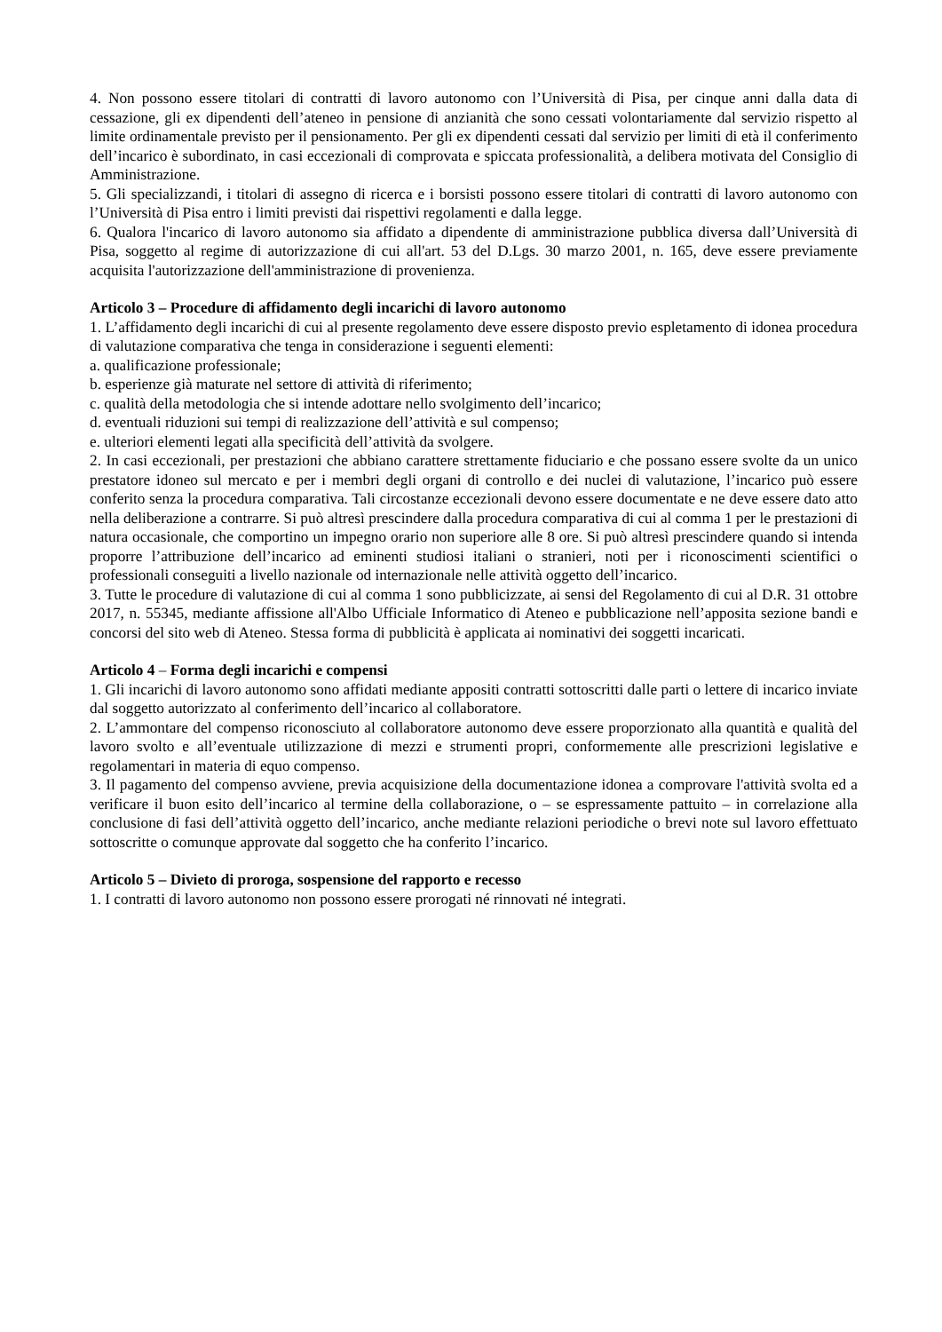4. Non possono essere titolari di contratti di lavoro autonomo con l’Università di Pisa, per cinque anni dalla data di cessazione, gli ex dipendenti dell’ateneo in pensione di anzianità che sono cessati volontariamente dal servizio rispetto al limite ordinamentale previsto per il pensionamento. Per gli ex dipendenti cessati dal servizio per limiti di età il conferimento dell’incarico è subordinato, in casi eccezionali di comprovata e spiccata professionalità, a delibera motivata del Consiglio di Amministrazione.
5. Gli specializzandi, i titolari di assegno di ricerca e i borsisti possono essere titolari di contratti di lavoro autonomo con l’Università di Pisa entro i limiti previsti dai rispettivi regolamenti e dalla legge.
6. Qualora l'incarico di lavoro autonomo sia affidato a dipendente di amministrazione pubblica diversa dall’Università di Pisa, soggetto al regime di autorizzazione di cui all'art. 53 del D.Lgs. 30 marzo 2001, n. 165, deve essere previamente acquisita l'autorizzazione dell'amministrazione di provenienza.
Articolo 3 – Procedure di affidamento degli incarichi di lavoro autonomo
1. L’affidamento degli incarichi di cui al presente regolamento deve essere disposto previo espletamento di idonea procedura di valutazione comparativa che tenga in considerazione i seguenti elementi:
a. qualificazione professionale;
b. esperienze già maturate nel settore di attività di riferimento;
c. qualità della metodologia che si intende adottare nello svolgimento dell’incarico;
d. eventuali riduzioni sui tempi di realizzazione dell’attività e sul compenso;
e. ulteriori elementi legati alla specificità dell’attività da svolgere.
2. In casi eccezionali, per prestazioni che abbiano carattere strettamente fiduciario e che possano essere svolte da un unico prestatore idoneo sul mercato e per i membri degli organi di controllo e dei nuclei di valutazione, l’incarico può essere conferito senza la procedura comparativa. Tali circostanze eccezionali devono essere documentate e ne deve essere dato atto nella deliberazione a contrarre. Si può altresì prescindere dalla procedura comparativa di cui al comma 1 per le prestazioni di natura occasionale, che comportino un impegno orario non superiore alle 8 ore. Si può altresì prescindere quando si intenda proporre l’attribuzione dell’incarico ad eminenti studiosi italiani o stranieri, noti per i riconoscimenti scientifici o professionali conseguiti a livello nazionale od internazionale nelle attività oggetto dell’incarico.
3. Tutte le procedure di valutazione di cui al comma 1 sono pubblicizzate, ai sensi del Regolamento di cui al D.R. 31 ottobre 2017, n. 55345, mediante affissione all'Albo Ufficiale Informatico di Ateneo e pubblicazione nell’apposita sezione bandi e concorsi del sito web di Ateneo. Stessa forma di pubblicità è applicata ai nominativi dei soggetti incaricati.
Articolo 4 – Forma degli incarichi e compensi
1. Gli incarichi di lavoro autonomo sono affidati mediante appositi contratti sottoscritti dalle parti o lettere di incarico inviate dal soggetto autorizzato al conferimento dell’incarico al collaboratore.
2. L’ammontare del compenso riconosciuto al collaboratore autonomo deve essere proporzionato alla quantità e qualità del lavoro svolto e all’eventuale utilizzazione di mezzi e strumenti propri, conformemente alle prescrizioni legislative e regolamentari in materia di equo compenso.
3. Il pagamento del compenso avviene, previa acquisizione della documentazione idonea a comprovare l'attività svolta ed a verificare il buon esito dell’incarico al termine della collaborazione, o – se espressamente pattuito – in correlazione alla conclusione di fasi dell’attività oggetto dell’incarico, anche mediante relazioni periodiche o brevi note sul lavoro effettuato sottoscritte o comunque approvate dal soggetto che ha conferito l’incarico.
Articolo 5 – Divieto di proroga, sospensione del rapporto e recesso
1. I contratti di lavoro autonomo non possono essere prorogati né rinnovati né integrati.